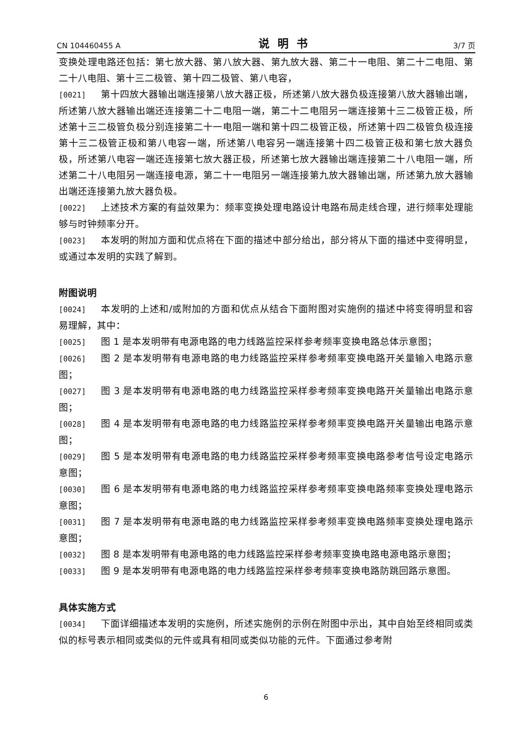CN 104460455 A 说明书 3/7 页
变换处理电路还包括：第七放大器、第八放大器、第九放大器、第二十一电阻、第二十二电阻、第二十八电阻、第十三二极管、第十四二极管、第八电容，
[0021] 第十四放大器输出端连接第八放大器正极，所述第八放大器负极连接第八放大器输出端，所述第八放大器输出端还连接第二十二电阻一端，第二十二电阻另一端连接第十三二极管正极，所述第十三二极管负极分别连接第二十一电阻一端和第十四二极管正极，所述第十四二极管负极连接第十三二极管正极和第八电容一端，所述第八电容另一端连接第十四二极管正极和第七放大器负极，所述第八电容一端还连接第七放大器正极，所述第七放大器输出端连接第二十八电阻一端，所述第二十八电阻另一端连接电源，第二十一电阻另一端连接第九放大器输出端，所述第九放大器输出端还连接第九放大器负极。
[0022] 上述技术方案的有益效果为：频率变换处理电路设计电路布局走线合理，进行频率处理能够与时钟频率分开。
[0023] 本发明的附加方面和优点将在下面的描述中部分给出，部分将从下面的描述中变得明显，或通过本发明的实践了解到。
附图说明
[0024] 本发明的上述和/或附加的方面和优点从结合下面附图对实施例的描述中将变得明显和容易理解，其中：
[0025] 图 1 是本发明带有电源电路的电力线路监控采样参考频率变换电路总体示意图；
[0026] 图 2 是本发明带有电源电路的电力线路监控采样参考频率变换电路开关量输入电路示意图；
[0027] 图 3 是本发明带有电源电路的电力线路监控采样参考频率变换电路开关量输出电路示意图；
[0028] 图 4 是本发明带有电源电路的电力线路监控采样参考频率变换电路开关量输出电路示意图；
[0029] 图 5 是本发明带有电源电路的电力线路监控采样参考频率变换电路参考信号设定电路示意图；
[0030] 图 6 是本发明带有电源电路的电力线路监控采样参考频率变换电路频率变换处理电路示意图；
[0031] 图 7 是本发明带有电源电路的电力线路监控采样参考频率变换电路频率变换处理电路示意图；
[0032] 图 8 是本发明带有电源电路的电力线路监控采样参考频率变换电路电源电路示意图；
[0033] 图 9 是本发明带有电源电路的电力线路监控采样参考频率变换电路防跳回路示意图。
具体实施方式
[0034] 下面详细描述本发明的实施例，所述实施例的示例在附图中示出，其中自始至终相同或类似的标号表示相同或类似的元件或具有相同或类似功能的元件。下面通过参考附
6